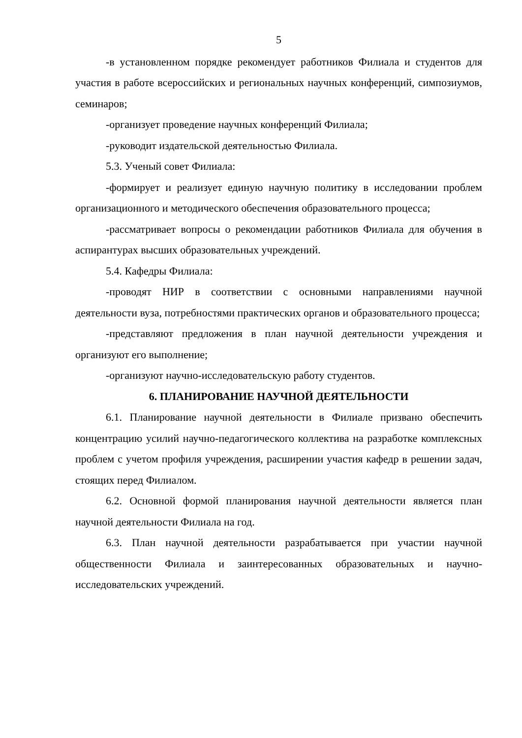5
-в установленном порядке рекомендует работников Филиала и студентов для участия в работе всероссийских и региональных научных конференций, симпозиумов, семинаров;
-организует проведение научных конференций Филиала;
-руководит издательской деятельностью Филиала.
5.3. Ученый совет Филиала:
-формирует и реализует единую научную политику в исследовании проблем организационного и методического обеспечения образовательного процесса;
-рассматривает вопросы о рекомендации работников Филиала для обучения в аспирантурах высших образовательных учреждений.
5.4. Кафедры Филиала:
-проводят НИР в соответствии с основными направлениями научной деятельности вуза, потребностями практических органов и образовательного процесса;
-представляют предложения в план научной деятельности учреждения и организуют его выполнение;
-организуют научно-исследовательскую работу студентов.
6. ПЛАНИРОВАНИЕ НАУЧНОЙ ДЕЯТЕЛЬНОСТИ
6.1. Планирование научной деятельности в Филиале призвано обеспечить концентрацию усилий научно-педагогического коллектива на разработке комплексных проблем с учетом профиля учреждения, расширении участия кафедр в решении задач, стоящих перед Филиалом.
6.2. Основной формой планирования научной деятельности является план научной деятельности Филиала на год.
6.3. План научной деятельности разрабатывается при участии научной общественности Филиала и заинтересованных образовательных и научно-исследовательских учреждений.